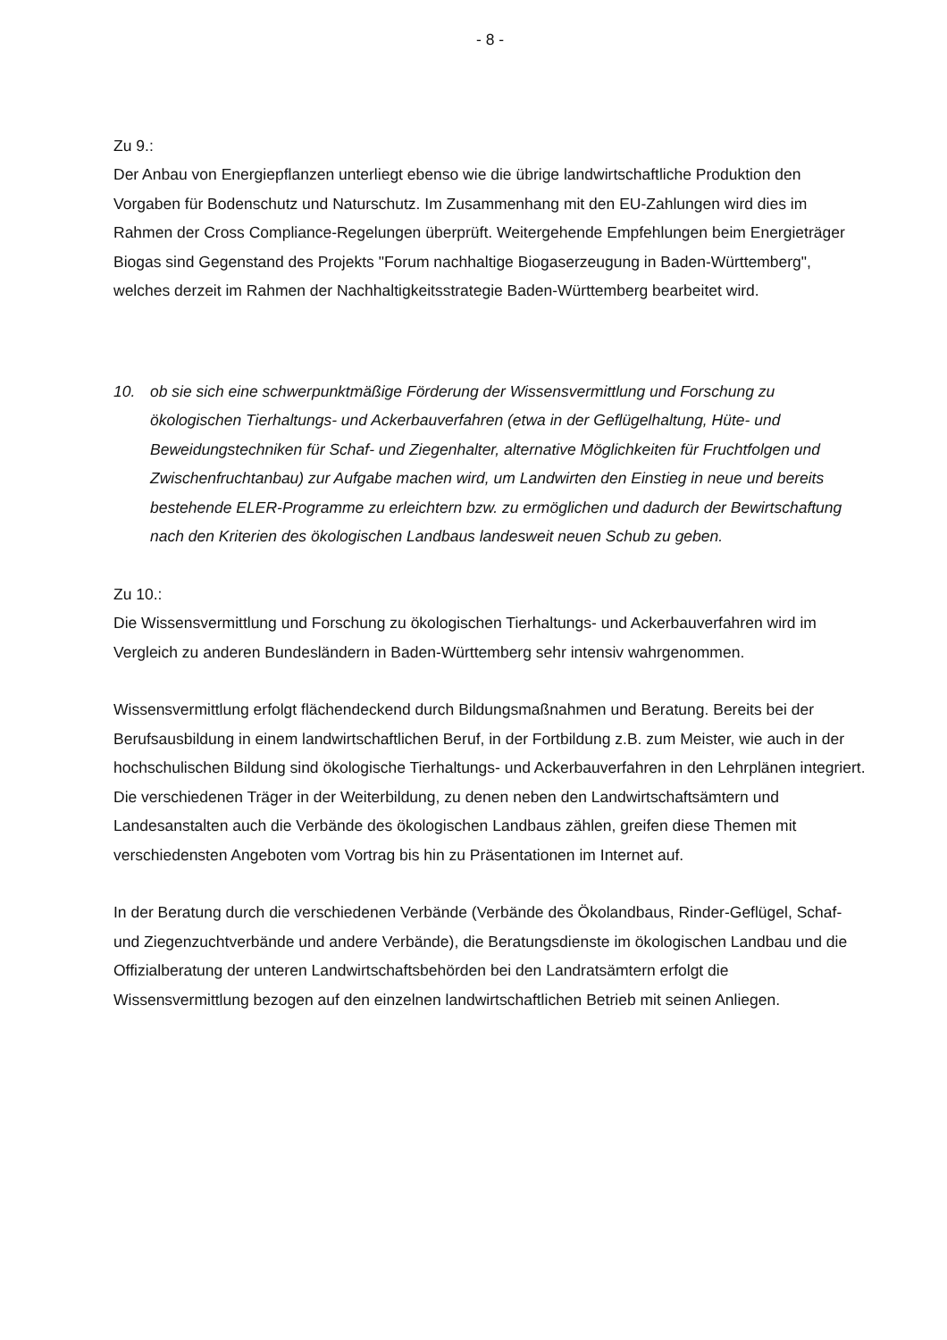- 8 -
Zu 9.:
Der Anbau von Energiepflanzen unterliegt ebenso wie die übrige landwirtschaftliche Produktion den Vorgaben für Bodenschutz und Naturschutz. Im Zusammenhang mit den EU-Zahlungen wird dies im Rahmen der Cross Compliance-Regelungen überprüft. Weitergehende Empfehlungen beim Energieträger Biogas sind Gegenstand des Projekts "Forum nachhaltige Biogaserzeugung in Baden-Württemberg", welches derzeit im Rahmen der Nachhaltigkeitsstrategie Baden-Württemberg bearbeitet wird.
10. ob sie sich eine schwerpunktmäßige Förderung der Wissensvermittlung und Forschung zu ökologischen Tierhaltungs- und Ackerbauverfahren (etwa in der Geflügelhaltung, Hüte- und Beweidungstechniken für Schaf- und Ziegenhalter, alternative Möglichkeiten für Fruchtfolgen und Zwischenfruchtanbau) zur Aufgabe machen wird, um Landwirten den Einstieg in neue und bereits bestehende ELER-Programme zu erleichtern bzw. zu ermöglichen und dadurch der Bewirtschaftung nach den Kriterien des ökologischen Landbaus landesweit neuen Schub zu geben.
Zu 10.:
Die Wissensvermittlung und Forschung zu ökologischen Tierhaltungs- und Ackerbauverfahren wird im Vergleich zu anderen Bundesländern in Baden-Württemberg sehr intensiv wahrgenommen.
Wissensvermittlung erfolgt flächendeckend durch Bildungsmaßnahmen und Beratung. Bereits bei der Berufsausbildung in einem landwirtschaftlichen Beruf, in der Fortbildung z.B. zum Meister, wie auch in der hochschulischen Bildung sind ökologische Tierhaltungs- und Ackerbauverfahren in den Lehrplänen integriert. Die verschiedenen Träger in der Weiterbildung, zu denen neben den Landwirtschaftsämtern und Landesanstalten auch die Verbände des ökologischen Landbaus zählen, greifen diese Themen mit verschiedensten Angeboten vom Vortrag bis hin zu Präsentationen im Internet auf.
In der Beratung durch die verschiedenen Verbände (Verbände des Ökolandbaus, Rinder-Geflügel, Schaf- und Ziegenzuchtverbände und andere Verbände), die Beratungsdienste im ökologischen Landbau und die Offizialberatung der unteren Landwirtschaftsbehörden bei den Landratsämtern erfolgt die Wissensvermittlung bezogen auf den einzelnen landwirtschaftlichen Betrieb mit seinen Anliegen.